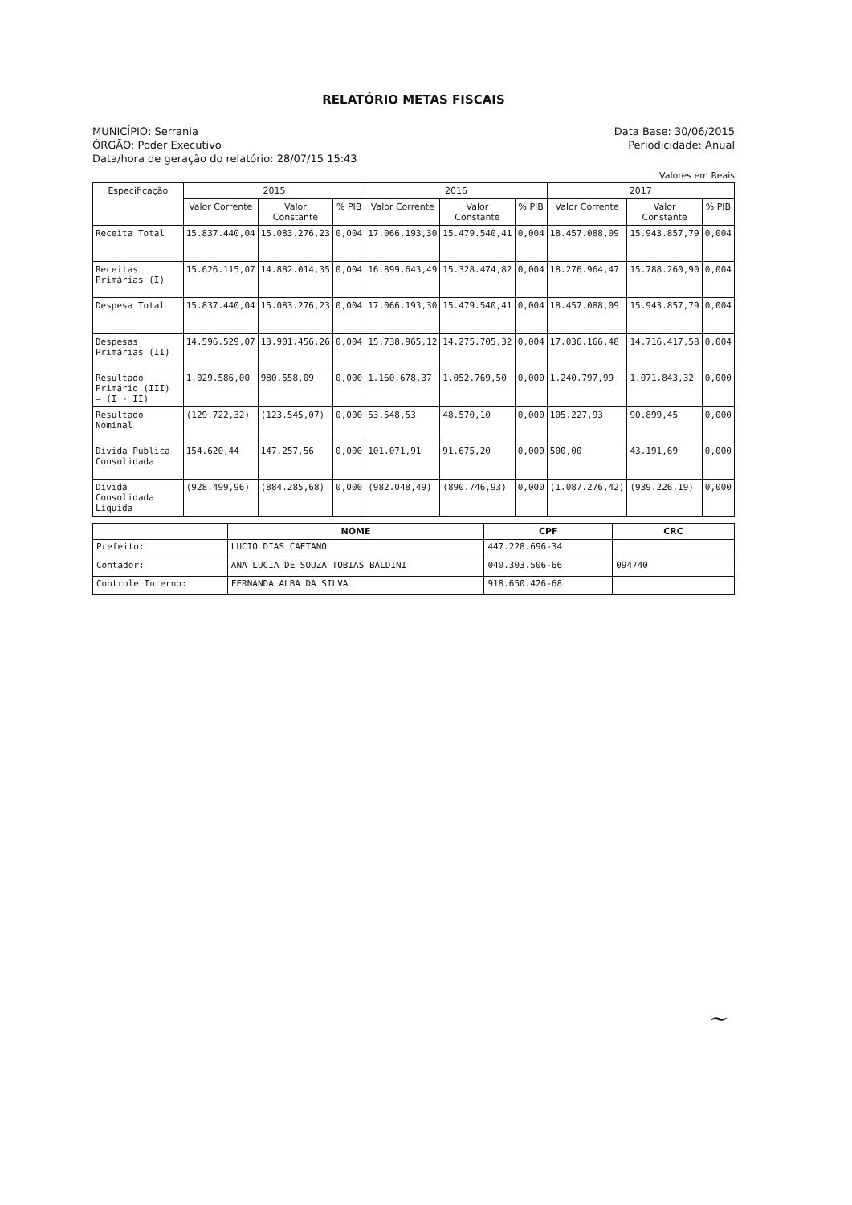RELATÓRIO METAS FISCAIS
MUNICÍPIO: Serrania Data Base: 30/06/2015
ÓRGÃO: Poder Executivo Periodicidade: Anual
Data/hora de geração do relatório: 28/07/15 15:43
Valores em Reais
| Especificação | 2015 | | | 2016 | | | 2017 | | |
| --- | --- | --- | --- | --- | --- | --- | --- | --- | --- |
| | Valor Corrente | Valor Constante | % PIB | Valor Corrente | Valor Constante | % PIB | Valor Corrente | Valor Constante | % PIB |
| Receita Total | 15.837.440,04 | 15.083.276,23 | 0,004 | 17.066.193,30 | 15.479.540,41 | 0,004 | 18.457.088,09 | 15.943.857,79 | 0,004 |
| Receitas Primárias (I) | 15.626.115,07 | 14.882.014,35 | 0,004 | 16.899.643,49 | 15.328.474,82 | 0,004 | 18.276.964,47 | 15.788.260,90 | 0,004 |
| Despesa Total | 15.837.440,04 | 15.083.276,23 | 0,004 | 17.066.193,30 | 15.479.540,41 | 0,004 | 18.457.088,09 | 15.943.857,79 | 0,004 |
| Despesas Primárias (II) | 14.596.529,07 | 13.901.456,26 | 0,004 | 15.738.965,12 | 14.275.705,32 | 0,004 | 17.036.166,48 | 14.716.417,58 | 0,004 |
| Resultado Primário (III) = (I - II) | 1.029.586,00 | 980.558,09 | 0,000 | 1.160.678,37 | 1.052.769,50 | 0,000 | 1.240.797,99 | 1.071.843,32 | 0,000 |
| Resultado Nominal | (129.722,32) | (123.545,07) | 0,000 | 53.548,53 | 48.570,10 | 0,000 | 105.227,93 | 90.899,45 | 0,000 |
| Dívida Pública Consolidada | 154.620,44 | 147.257,56 | 0,000 | 101.071,91 | 91.675,20 | 0,000 | 500,00 | 43.191,69 | 0,000 |
| Dívida Consolidada Líquida | (928.499,96) | (884.285,68) | 0,000 | (982.048,49) | (890.746,93) | 0,000 | (1.087.276,42) | (939.226,19) | 0,000 |
| | NOME | CPF | CRC |
| --- | --- | --- | --- |
| Prefeito: | LUCIO DIAS CAETANO | 447.228.696-34 | |
| Contador: | ANA LUCIA DE SOUZA TOBIAS BALDINI | 040.303.506-66 | 094740 |
| Controle Interno: | FERNANDA ALBA DA SILVA | 918.650.426-68 | |
~